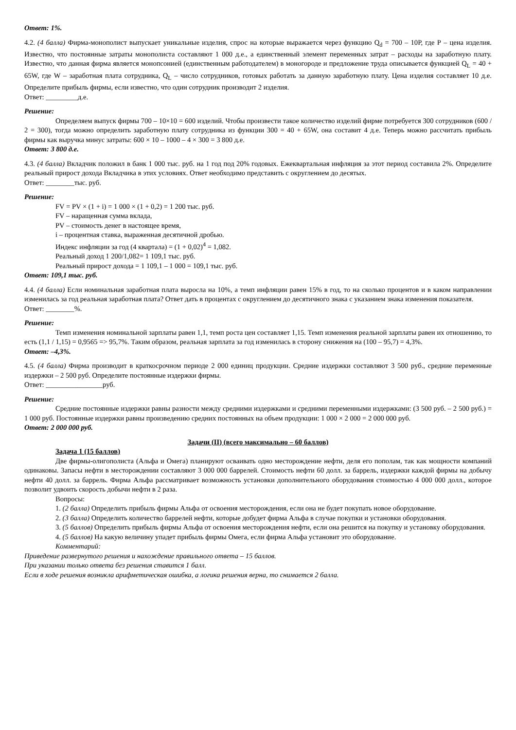Ответ: 1%.
4.2. (4 балла) Фирма-монополист выпускает уникальные изделия, спрос на которые выражается через функцию Q<sub>d</sub> = 700 – 10Р, где Р – цена изделия. Известно, что постоянные затраты монополиста составляют 1 000 д.е., а единственный элемент переменных затрат – расходы на заработную плату. Известно, что данная фирма является монопсонией (единственным работодателем) в моногороде и предложение труда описывается функцией Q<sub>L</sub> = 40 + 65W, где W – заработная плата сотрудника, Q<sub>L</sub> – число сотрудников, готовых работать за данную заработную плату. Цена изделия составляет 10 д.е. Определите прибыль фирмы, если известно, что один сотрудник производит 2 изделия.
Ответ: _________д.е.
Решение:
Определяем выпуск фирмы 700 – 10×10 = 600 изделий. Чтобы произвести такое количество изделий фирме потребуется 300 сотрудников (600 / 2 = 300), тогда можно определить заработную плату сотрудника из функции 300 = 40 + 65W, она составит 4 д.е. Теперь можно рассчитать прибыль фирмы как выручка минус затраты: 600 × 10 – 1000 – 4 × 300 = 3 800 д.е.
Ответ: 3 800 д.е.
4.3. (4 балла) Вкладчик положил в банк 1 000 тыс. руб. на 1 год под 20% годовых. Ежеквартальная инфляция за этот период составила 2%. Определите реальный прирост дохода Вкладчика в этих условиях. Ответ необходимо представить с округлением до десятых.
Ответ: ________тыс. руб.
Решение:
FV = PV × (1 + i) = 1 000 × (1 + 0,2) = 1 200 тыс. руб.
FV – наращенная сумма вклада,
PV – стоимость денег в настоящее время,
i – процентная ставка, выраженная десятичной дробью.
Индекс инфляции за год (4 квартала) = (1 + 0,02)<sup>4</sup> = 1,082.
Реальный доход 1 200/1,082= 1 109,1 тыс. руб.
Реальный прирост дохода = 1 109,1 – 1 000 = 109,1 тыс. руб.
Ответ: 109,1 тыс. руб.
4.4. (4 балла) Если номинальная заработная плата выросла на 10%, а темп инфляции равен 15% в год, то на сколько процентов и в каком направлении изменилась за год реальная заработная плата? Ответ дать в процентах с округлением до десятичного знака с указанием знака изменения показателя.
Ответ: ________%.
Решение:
Темп изменения номинальной зарплаты равен 1,1, темп роста цен составляет 1,15. Темп изменения реальной зарплаты равен их отношению, то есть (1,1 / 1,15) = 0,9565 => 95,7%. Таким образом, реальная зарплата за год изменилась в сторону снижения на (100 – 95,7) = 4,3%.
Ответ: –4,3%.
4.5. (4 балла) Фирма производит в краткосрочном периоде 2 000 единиц продукции. Средние издержки составляют 3 500 руб., средние переменные издержки – 2 500 руб. Определите постоянные издержки фирмы.
Ответ: ________________руб.
Решение:
Средние постоянные издержки равны разности между средними издержками и средними переменными издержками: (3 500 руб. – 2 500 руб.) = 1 000 руб. Постоянные издержки равны произведению средних постоянных на объем продукции: 1 000 × 2 000 = 2 000 000 руб.
Ответ: 2 000 000 руб.
Задачи (II) (всего максимально – 60 баллов)
Задача 1 (15 баллов)
Две фирмы-олигополиста (Альфа и Омега) планируют осваивать одно месторождение нефти, деля его пополам, так как мощности компаний одинаковы. Запасы нефти в месторождении составляют 3 000 000 баррелей. Стоимость нефти 60 долл. за баррель, издержки каждой фирмы на добычу нефти 40 долл. за баррель. Фирма Альфа рассматривает возможность установки дополнительного оборудования стоимостью 4 000 000 долл., которое позволит удвоить скорость добычи нефти в 2 раза.
Вопросы:
1. (2 балла) Определить прибыль фирмы Альфа от освоения месторождения, если она не будет покупать новое оборудование.
2. (3 балла) Определить количество баррелей нефти, которые добудет фирма Альфа в случае покупки и установки оборудования.
3. (5 баллов) Определить прибыль фирмы Альфа от освоения месторождения нефти, если она решится на покупку и установку оборудования.
4. (5 баллов) На какую величину упадет прибыль фирмы Омега, если фирма Альфа установит это оборудование.
Комментарий:
Приведение развернутого решения и нахождение правильного ответа – 15 баллов.
При указании только ответа без решения ставится 1 балл.
Если в ходе решения возникла арифметическая ошибка, а логика решения верна, то снимается 2 балла.